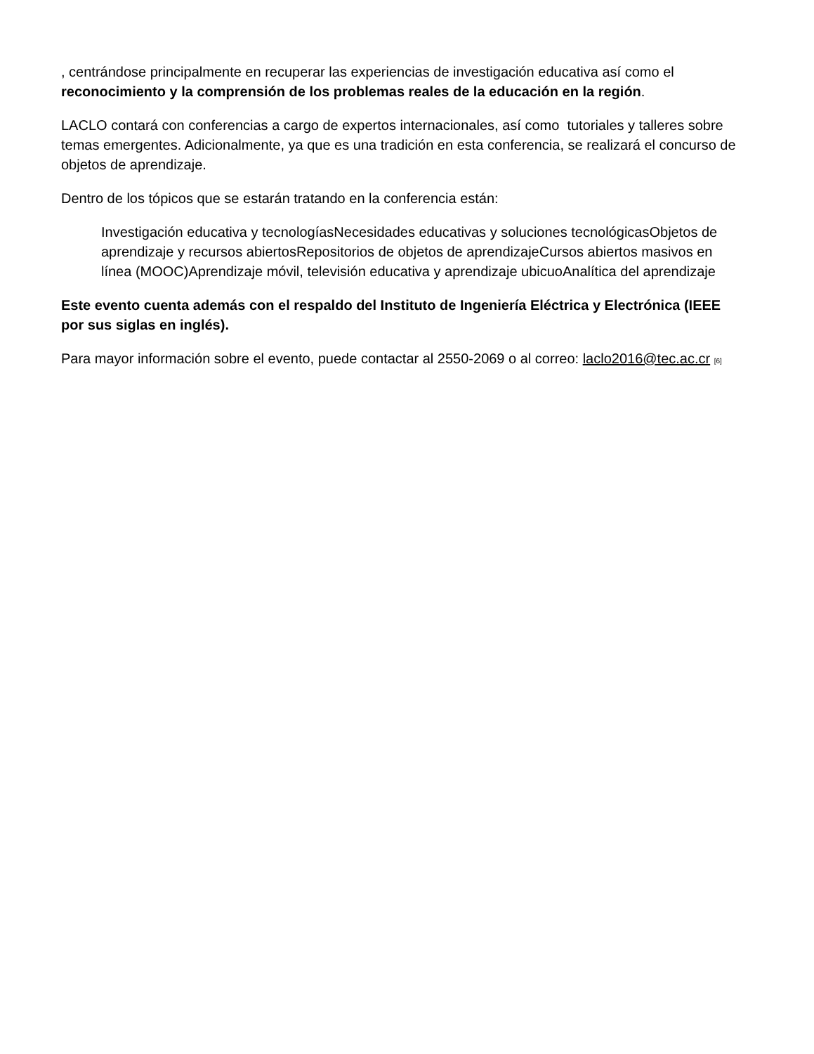, centrándose principalmente en recuperar las experiencias de investigación educativa así como el reconocimiento y la comprensión de los problemas reales de la educación en la región.
LACLO contará con conferencias a cargo de expertos internacionales, así como tutoriales y talleres sobre temas emergentes. Adicionalmente, ya que es una tradición en esta conferencia, se realizará el concurso de objetos de aprendizaje.
Dentro de los tópicos que se estarán tratando en la conferencia están:
Investigación educativa y tecnologíasNecesidades educativas y soluciones tecnológicasObjetos de aprendizaje y recursos abiertosRepositorios de objetos de aprendizajeCursos abiertos masivos en línea (MOOC)Aprendizaje móvil, televisión educativa y aprendizaje ubicuoAnalítica del aprendizaje
Este evento cuenta además con el respaldo del Instituto de Ingeniería Eléctrica y Electrónica (IEEE por sus siglas en inglés).
Para mayor información sobre el evento, puede contactar al 2550-2069 o al correo: laclo2016@tec.ac.cr [6]